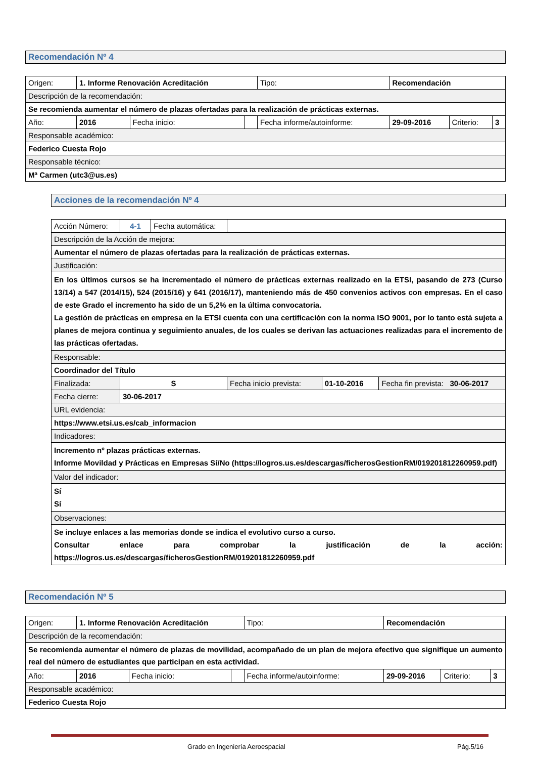Recomendación Nº 4
| Origen: | 1. Informe Renovación Acreditación | | | Tipo: | Recomendación | | |
| Descripción de la recomendación: | | | | | | | |
| Se recomienda aumentar el número de plazas ofertadas para la realización de prácticas externas. | | | | | | | |
| Año: | 2016 | Fecha inicio: | | Fecha informe/autoinforme: | 29-09-2016 | Criterio: | 3 |
| Responsable académico: | | | | | | | |
| Federico Cuesta Rojo | | | | | | | |
| Responsable técnico: | | | | | | | |
| Mª Carmen (utc3@us.es) | | | | | | | |
Acciones de la recomendación Nº 4
| Acción Número: | 4-1 | Fecha automática: | | | |
| Descripción de la Acción de mejora: | | | | | |
| Aumentar el número de plazas ofertadas para la realización de prácticas externas. | | | | | |
| Justificación: | | | | | |
| En los últimos cursos se ha incrementado el número de prácticas externas realizado en la ETSI, pasando de 273 (Curso 13/14) a 547 (2014/15), 524 (2015/16) y 641 (2016/17), manteniendo más de 450 convenios activos con empresas. En el caso de este Grado el incremento ha sido de un 5,2% en la última convocatoria. La gestión de prácticas en empresa en la ETSI cuenta con una certificación con la norma ISO 9001, por lo tanto está sujeta a planes de mejora continua y seguimiento anuales, de los cuales se derivan las actuaciones realizadas para el incremento de las prácticas ofertadas. | | | | | |
| Responsable: | | | | | |
| Coordinador del Título | | | | | |
| Finalizada: | S | | Fecha inicio prevista: | 01-10-2016 | Fecha fin prevista: 30-06-2017 |
| Fecha cierre: | 30-06-2017 | | | | |
| URL evidencia: | | | | | |
| https://www.etsi.us.es/cab_informacion | | | | | |
| Indicadores: | | | | | |
| Incremento nº plazas prácticas externas. Informe Movildad y Prácticas en Empresas Sí/No (https://logros.us.es/descargas/ficherosGestionRM/019201812260959.pdf) | | | | | |
| Valor del indicador: | | | | | |
| Sí Sí | | | | | |
| Observaciones: | | | | | |
| Se incluye enlaces a las memorias donde se indica el evolutivo curso a curso. Consultar enlace para comprobar la justificación de la acción: https://logros.us.es/descargas/ficherosGestionRM/019201812260959.pdf | | | | | |
Recomendación Nº 5
| Origen: | 1. Informe Renovación Acreditación | | | Tipo: | Recomendación | | |
| Descripción de la recomendación: | | | | | | | |
| Se recomienda aumentar el número de plazas de movilidad, acompañado de un plan de mejora efectivo que signifique un aumento real del número de estudiantes que participan en esta actividad. | | | | | | | |
| Año: | 2016 | Fecha inicio: | | Fecha informe/autoinforme: | 29-09-2016 | Criterio: | 3 |
| Responsable académico: | | | | | | | |
| Federico Cuesta Rojo | | | | | | | |
Grado en Ingeniería Aeroespacial Pág.5/16